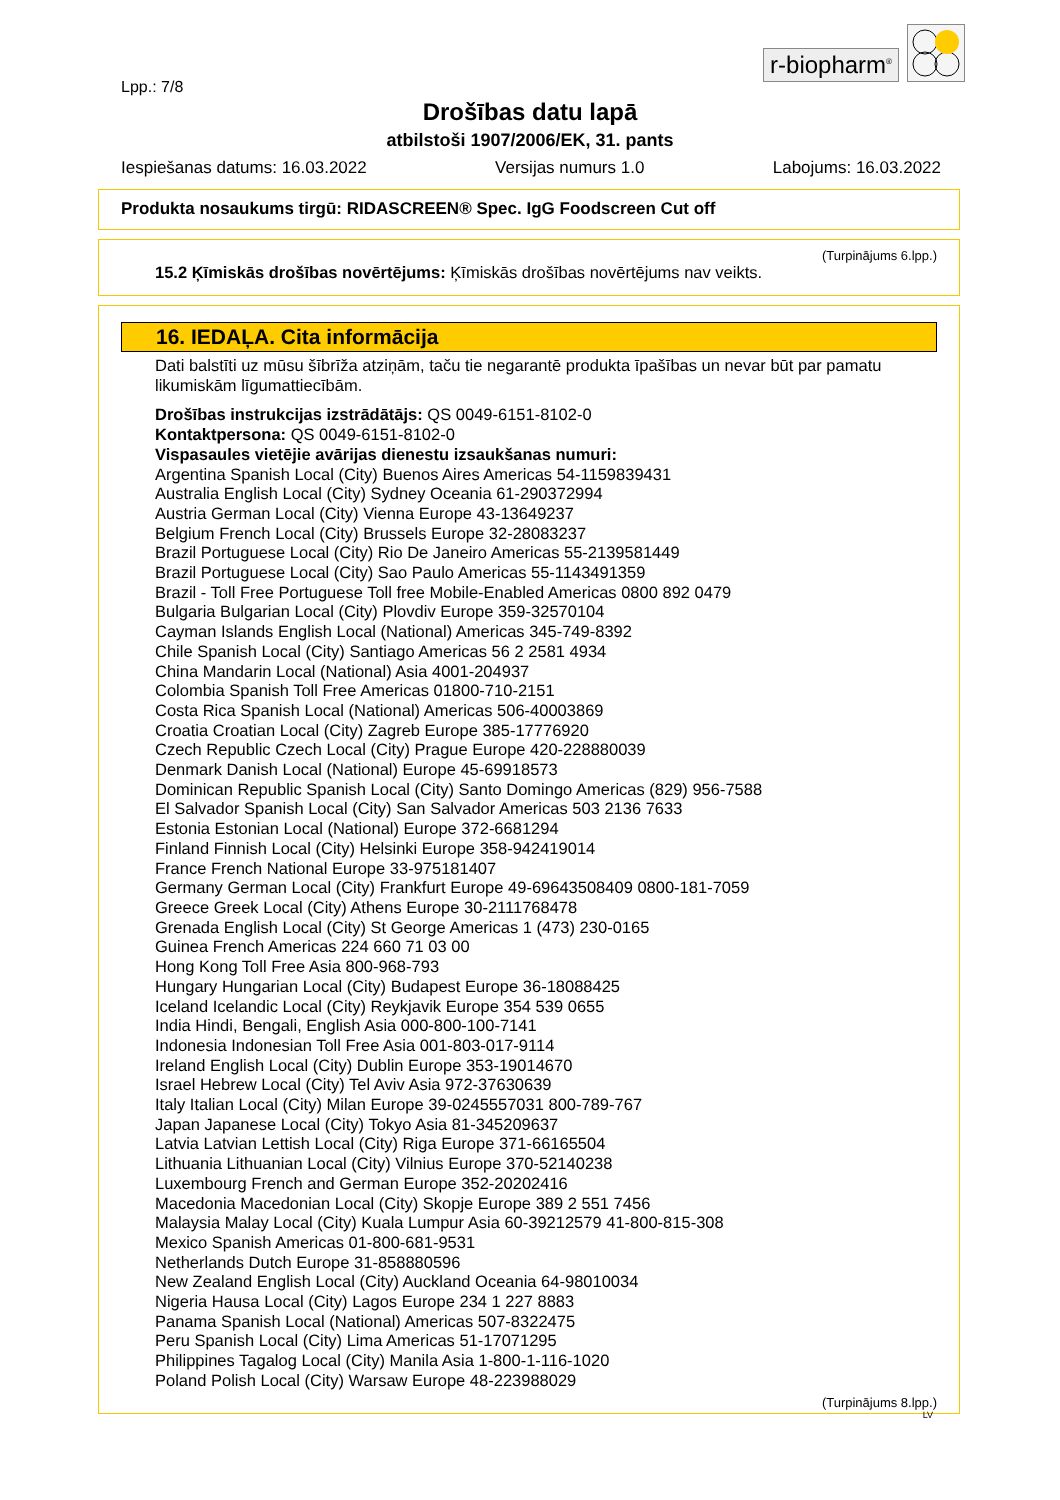r-biopharm<sup>®</sup>
Lpp.: 7/8
Drošības datu lapā
atbilstoši 1907/2006/EK, 31. pants
Iespiešanas datums: 16.03.2022 Versijas numurs 1.0 Labojums: 16.03.2022
Produkta nosaukums tirgū: RIDASCREEN® Spec. IgG Foodscreen Cut off
(Turpinājums 6.lpp.)
15.2 Ķīmiskās drošības novērtējums: Ķīmiskās drošības novērtējums nav veikts.
16. IEDAĻA. Cita informācija
Dati balstīti uz mūsu šībrīža atziņām, taču tie negarantē produkta īpašības un nevar būt par pamatu likumiskām līgumattiecībām.
Drošības instrukcijas izstrādātājs: QS 0049-6151-8102-0
Kontaktpersona: QS 0049-6151-8102-0
Vispasaules vietējie avārijas dienestu izsaukšanas numuri:
Argentina Spanish Local (City) Buenos Aires Americas 54-1159839431
Australia English Local (City) Sydney Oceania 61-290372994
Austria German Local (City) Vienna Europe 43-13649237
Belgium French Local (City) Brussels Europe 32-28083237
Brazil Portuguese Local (City) Rio De Janeiro Americas 55-2139581449
Brazil Portuguese Local (City) Sao Paulo Americas 55-1143491359
Brazil - Toll Free Portuguese Toll free Mobile-Enabled Americas 0800 892 0479
Bulgaria Bulgarian Local (City) Plovdiv Europe 359-32570104
Cayman Islands English Local (National) Americas 345-749-8392
Chile Spanish Local (City) Santiago Americas 56 2 2581 4934
China Mandarin Local (National) Asia 4001-204937
Colombia Spanish Toll Free Americas 01800-710-2151
Costa Rica Spanish Local (National) Americas 506-40003869
Croatia Croatian Local (City) Zagreb Europe 385-17776920
Czech Republic Czech Local (City) Prague Europe 420-228880039
Denmark Danish Local (National) Europe 45-69918573
Dominican Republic Spanish Local (City) Santo Domingo Americas (829) 956-7588
El Salvador Spanish Local (City) San Salvador Americas 503 2136 7633
Estonia Estonian Local (National) Europe 372-6681294
Finland Finnish Local (City) Helsinki Europe 358-942419014
France French National Europe 33-975181407
Germany German Local (City) Frankfurt Europe 49-69643508409 0800-181-7059
Greece Greek Local (City) Athens Europe 30-2111768478
Grenada English Local (City) St George Americas 1 (473) 230-0165
Guinea French Americas 224 660 71 03 00
Hong Kong Toll Free Asia 800-968-793
Hungary Hungarian Local (City) Budapest Europe 36-18088425
Iceland Icelandic Local (City) Reykjavik Europe 354 539 0655
India Hindi, Bengali, English Asia 000-800-100-7141
Indonesia Indonesian Toll Free Asia 001-803-017-9114
Ireland English Local (City) Dublin Europe 353-19014670
Israel Hebrew Local (City) Tel Aviv Asia 972-37630639
Italy Italian Local (City) Milan Europe 39-0245557031 800-789-767
Japan Japanese Local (City) Tokyo Asia 81-345209637
Latvia Latvian Lettish Local (City) Riga Europe 371-66165504
Lithuania Lithuanian Local (City) Vilnius Europe 370-52140238
Luxembourg French and German Europe 352-20202416
Macedonia Macedonian Local (City) Skopje Europe 389 2 551 7456
Malaysia Malay Local (City) Kuala Lumpur Asia 60-39212579 41-800-815-308
Mexico Spanish Americas 01-800-681-9531
Netherlands Dutch Europe 31-858880596
New Zealand English Local (City) Auckland Oceania 64-98010034
Nigeria Hausa Local (City) Lagos Europe 234 1 227 8883
Panama Spanish Local (National) Americas 507-8322475
Peru Spanish Local (City) Lima Americas 51-17071295
Philippines Tagalog Local (City) Manila Asia 1-800-1-116-1020
Poland Polish Local (City) Warsaw Europe 48-223988029
(Turpinājums 8.lpp.)
LV